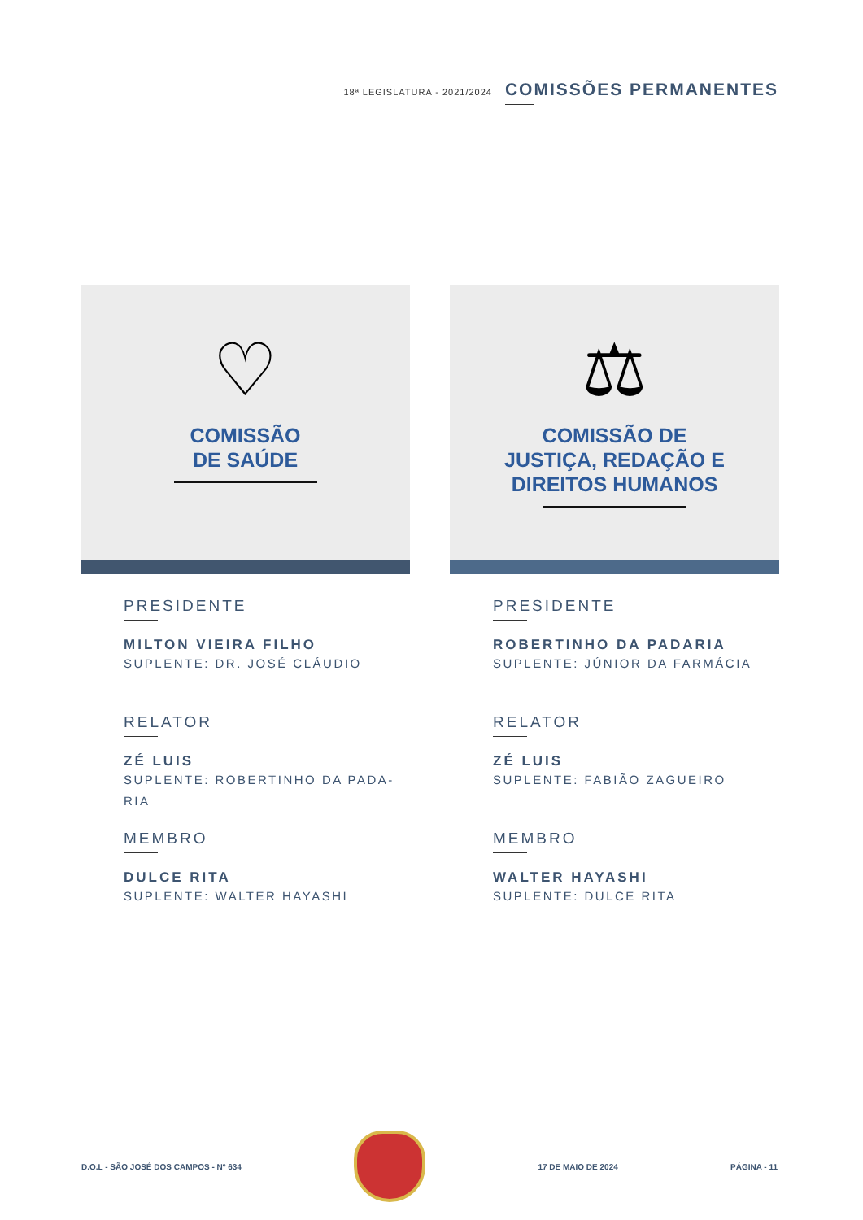18ª LEGISLATURA - 2021/2024
COMISSÕES PERMANENTES
♡
COMISSÃO
DE SAÚDE
PRESIDENTE
MILTON VIEIRA FILHO
SUPLENTE: DR. JOSÉ CLÁUDIO
RELATOR
ZÉ LUIS
SUPLENTE: ROBERTINHO DA PADA-
RIA
MEMBRO
DULCE RITA
SUPLENTE: WALTER HAYASHI
⚖
COMISSÃO DE
JUSTIÇA, REDAÇÃO E
DIREITOS HUMANOS
PRESIDENTE
ROBERTINHO DA PADARIA
SUPLENTE: JÚNIOR DA FARMÁCIA
RELATOR
ZÉ LUIS
SUPLENTE: FABIÃO ZAGUEIRO
MEMBRO
WALTER HAYASHI
SUPLENTE: DULCE RITA
D.O.L - SÃO JOSÉ DOS CAMPOS - Nº 634
17 DE MAIO DE 2024 PÁGINA - 11